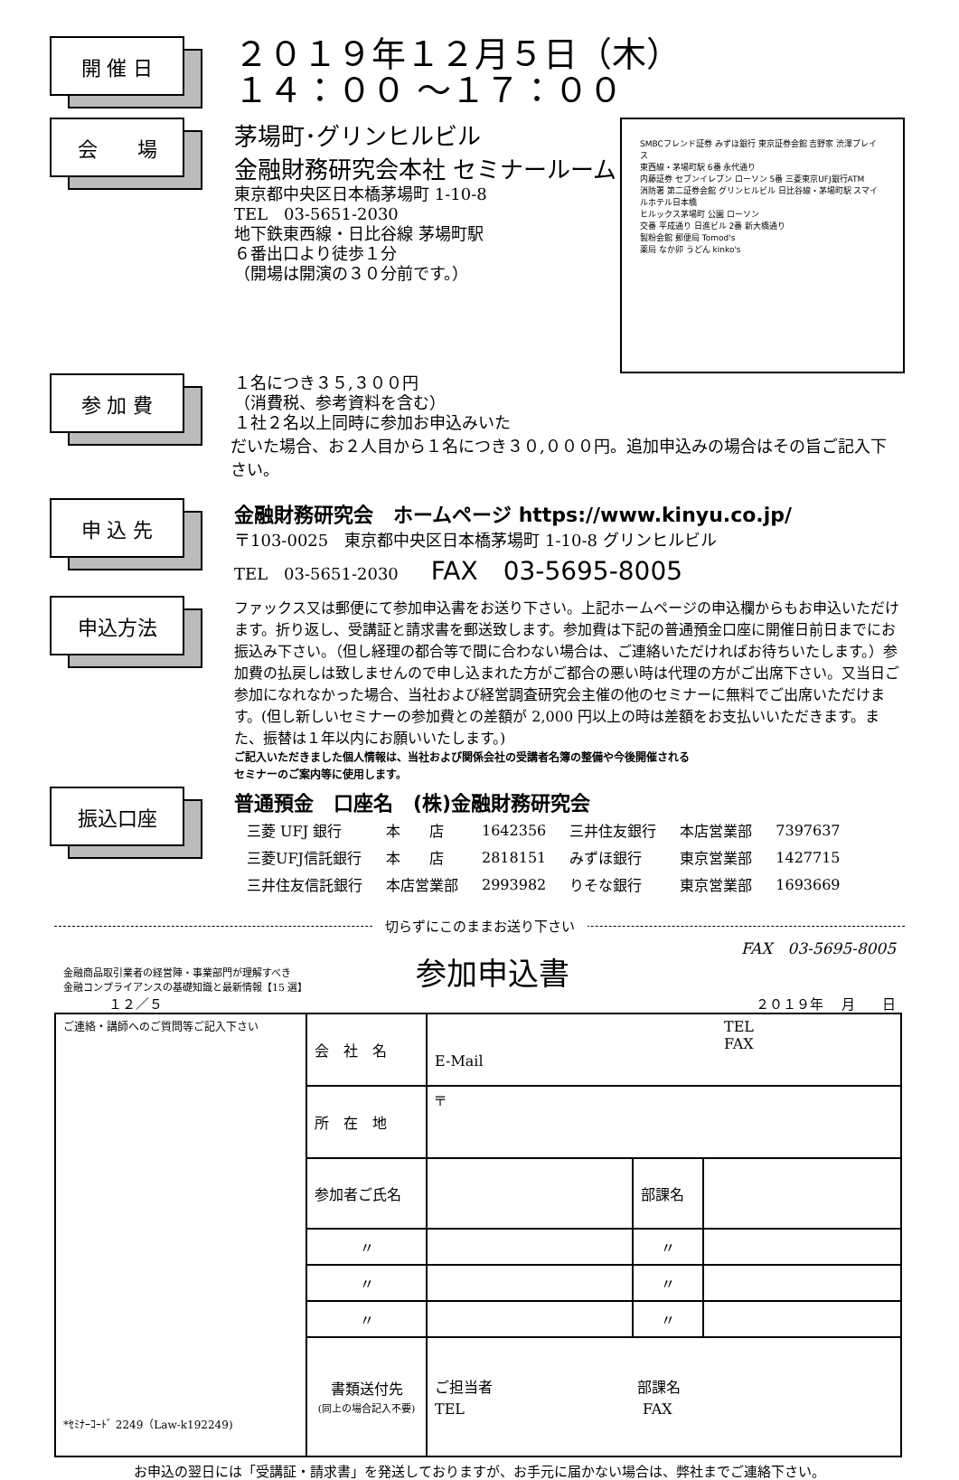開 催 日
２０１９年１２月５日（木）
１４：００ ～１７：００
会　　場
SMBCフレンド証券 みずほ銀行 東京証券会館 吉野家 渋澤プレイス
東西線・茅場町駅 6番 永代通り
内藤証券 セブンイレブン ローソン 5番 三菱東京UFJ銀行ATM
消防署 第二証券会館 グリンヒルビル 日比谷線・茅場町駅 スマイルホテル日本橋
ヒルックス茅場町 公園 ローソン
交番 平成通り 日進ビル 2番 新大橋通り
製粉会館 郵便局 Tomod's
薬局 なか卯 うどん kinko's
茅場町･グリンヒルビル
金融財務研究会本社 セミナールーム
東京都中央区日本橋茅場町 1-10-8
TEL　03-5651-2030
地下鉄東西線・日比谷線 茅場町駅
６番出口より徒歩１分
（開場は開演の３０分前です。）
参 加 費
１名につき３５,３００円
（消費税、参考資料を含む）
１社２名以上同時に参加お申込みいた
だいた場合、お２人目から１名につき３０,０００円。追加申込みの場合はその旨ご記入下さい。
申 込 先
金融財務研究会　ホームページ https://www.kinyu.co.jp/
〒103-0025　東京都中央区日本橋茅場町 1-10-8 グリンヒルビル
TEL　03-5651-2030　　FAX　03-5695-8005
申込方法
ファックス又は郵便にて参加申込書をお送り下さい。上記ホームページの申込欄からもお申込いただけます。折り返し、受講証と請求書を郵送致します。参加費は下記の普通預金口座に開催日前日までにお振込み下さい。（但し経理の都合等で間に合わない場合は、ご連絡いただければお待ちいたします。）参加費の払戻しは致しませんので申し込まれた方がご都合の悪い時は代理の方がご出席下さい。又当日ご参加になれなかった場合、当社および経営調査研究会主催の他のセミナーに無料でご出席いただけます。(但し新しいセミナーの参加費との差額が 2,000 円以上の時は差額をお支払いいただきます。また、振替は１年以内にお願いいたします。)
ご記入いただきました個人情報は、当社および関係会社の受講者名簿の整備や今後開催される
セミナーのご案内等に使用します。
振込口座
普通預金　口座名　(株)金融財務研究会
| 三菱 UFJ 銀行 | 本 店 | 1642356 | 三井住友銀行 | 本店営業部 | 7397637 |
| 三菱UFJ信託銀行 | 本 店 | 2818151 | みずほ銀行 | 東京営業部 | 1427715 |
| 三井住友信託銀行 | 本店営業部 | 2993982 | りそな銀行 | 東京営業部 | 1693669 |
切らずにこのままお送り下さい
金融商品取引業者の経営陣・事業部門が理解すべき
金融コンプライアンスの基礎知識と最新情報【15 選】
参加申込書
FAX　03-5695-8005
１２／５ ２０１９年　 月　　日
| ご連絡・講師へのご質問等ご記入下さい *ｾﾐﾅｰｺｰﾄﾞ 2249（Law-k192249) | 会 社 名 | TEL FAX E-Mail | | |
| | 所 在 地 | 〒 | | |
| | 参加者ご氏名 | | 部課名 | |
| | 〃 | | 〃 | |
| | 〃 | | 〃 | |
| | 〃 | | 〃 | |
| | 書類送付先 (同上の場合記入不要) | ご担当者 部課名 TEL FAX | | |
お申込の翌日には「受講証・請求書」を発送しておりますが、お手元に届かない場合は、弊社までご連絡下さい。